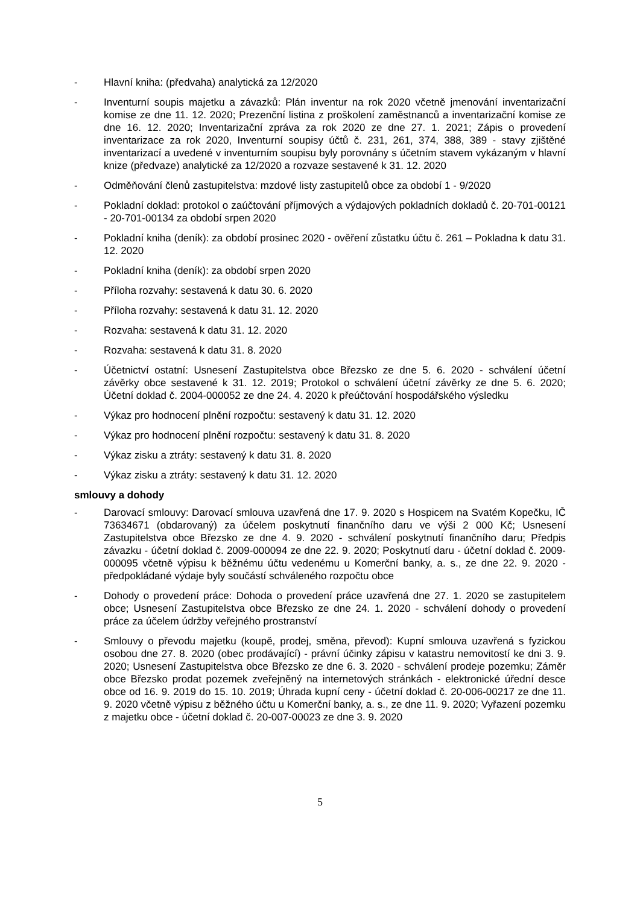- Hlavní kniha: (předvaha) analytická za 12/2020
- Inventurní soupis majetku a závazků: Plán inventur na rok 2020 včetně jmenování inventarizační komise ze dne 11. 12. 2020; Prezenční listina z proškolení zaměstnanců a inventarizační komise ze dne 16. 12. 2020; Inventarizační zpráva za rok 2020 ze dne 27. 1. 2021; Zápis o provedení inventarizace za rok 2020, Inventurní soupisy účtů č. 231, 261, 374, 388, 389 - stavy zjištěné inventarizací a uvedené v inventurním soupisu byly porovnány s účetním stavem vykázaným v hlavní knize (předvaze) analytické za 12/2020 a rozvaze sestavené k 31. 12. 2020
- Odměňování členů zastupitelstva: mzdové listy zastupitelů obce za období 1 - 9/2020
- Pokladní doklad: protokol o zaúčtování příjmových a výdajových pokladních dokladů č. 20-701-00121 - 20-701-00134 za období srpen 2020
- Pokladní kniha (deník): za období prosinec 2020 - ověření zůstatku účtu č. 261 – Pokladna k datu 31. 12. 2020
- Pokladní kniha (deník): za období srpen 2020
- Příloha rozvahy: sestavená k datu 30. 6. 2020
- Příloha rozvahy: sestavená k datu 31. 12. 2020
- Rozvaha: sestavená k datu 31. 12. 2020
- Rozvaha: sestavená k datu 31. 8. 2020
- Účetnictví ostatní: Usnesení Zastupitelstva obce Březsko ze dne 5. 6. 2020 - schválení účetní závěrky obce sestavené k 31. 12. 2019; Protokol o schválení účetní závěrky ze dne 5. 6. 2020; Účetní doklad č. 2004-000052 ze dne 24. 4. 2020 k přeúčtování hospodářského výsledku
- Výkaz pro hodnocení plnění rozpočtu: sestavený k datu 31. 12. 2020
- Výkaz pro hodnocení plnění rozpočtu: sestavený k datu 31. 8. 2020
- Výkaz zisku a ztráty: sestavený k datu 31. 8. 2020
- Výkaz zisku a ztráty: sestavený k datu 31. 12. 2020
smlouvy a dohody
- Darovací smlouvy: Darovací smlouva uzavřená dne 17. 9. 2020 s Hospicem na Svatém Kopečku, IČ 73634671 (obdarovaný) za účelem poskytnutí finančního daru ve výši 2 000 Kč; Usnesení Zastupitelstva obce Březsko ze dne 4. 9. 2020 - schválení poskytnutí finančního daru; Předpis závazku - účetní doklad č. 2009-000094 ze dne 22. 9. 2020; Poskytnutí daru - účetní doklad č. 2009-000095 včetně výpisu k běžnému účtu vedenému u Komerční banky, a. s., ze dne 22. 9. 2020 - předpokládané výdaje byly součástí schváleného rozpočtu obce
- Dohody o provedení práce: Dohoda o provedení práce uzavřená dne 27. 1. 2020 se zastupitelem obce; Usnesení Zastupitelstva obce Březsko ze dne 24. 1. 2020 - schválení dohody o provedení práce za účelem údržby veřejného prostranství
- Smlouvy o převodu majetku (koupě, prodej, směna, převod): Kupní smlouva uzavřená s fyzickou osobou dne 27. 8. 2020 (obec prodávající) - právní účinky zápisu v katastru nemovitostí ke dni 3. 9. 2020; Usnesení Zastupitelstva obce Březsko ze dne 6. 3. 2020 - schválení prodeje pozemku; Záměr obce Březsko prodat pozemek zveřejněný na internetových stránkách - elektronické úřední desce obce od 16. 9. 2019 do 15. 10. 2019; Úhrada kupní ceny - účetní doklad č. 20-006-00217 ze dne 11. 9. 2020 včetně výpisu z běžného účtu u Komerční banky, a. s., ze dne 11. 9. 2020; Vyřazení pozemku z majetku obce - účetní doklad č. 20-007-00023 ze dne 3. 9. 2020
5